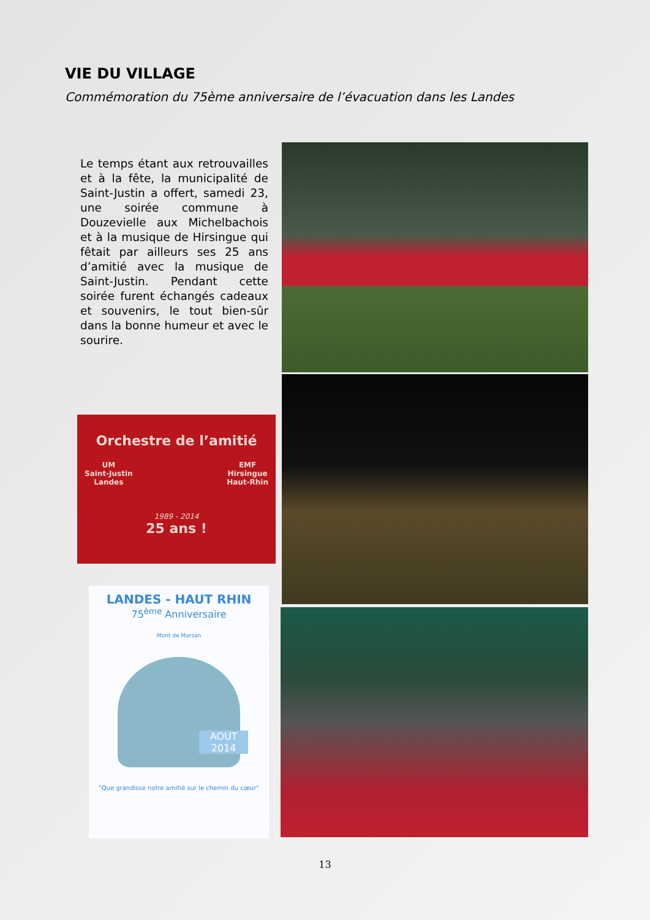VIE DU VILLAGE
Commémoration du 75ème anniversaire de l’évacuation dans les Landes
Le temps étant aux retrouvailles et à la fête, la municipalité de Saint-Justin a offert, samedi 23, une soirée commune à Douzevielle aux Michelbachois et à la musique de Hirsingue qui fêtait par ailleurs ses 25 ans d’amitié avec la musique de Saint-Justin. Pendant cette soirée furent échangés cadeaux et souvenirs, le tout bien-sûr dans la bonne humeur et avec le sourire.
Orchestre de l’amitié
UM
Saint-Justin
Landes
EMF
Hirsingue
Haut-Rhin
1989 - 2014
25 ans !
LANDES - HAUT RHIN
75<sup>ème</sup> Anniversaire
Mont de Marsan
AOUT 2014
"Que grandisse notre amitié sur le chemin du cœur"
13